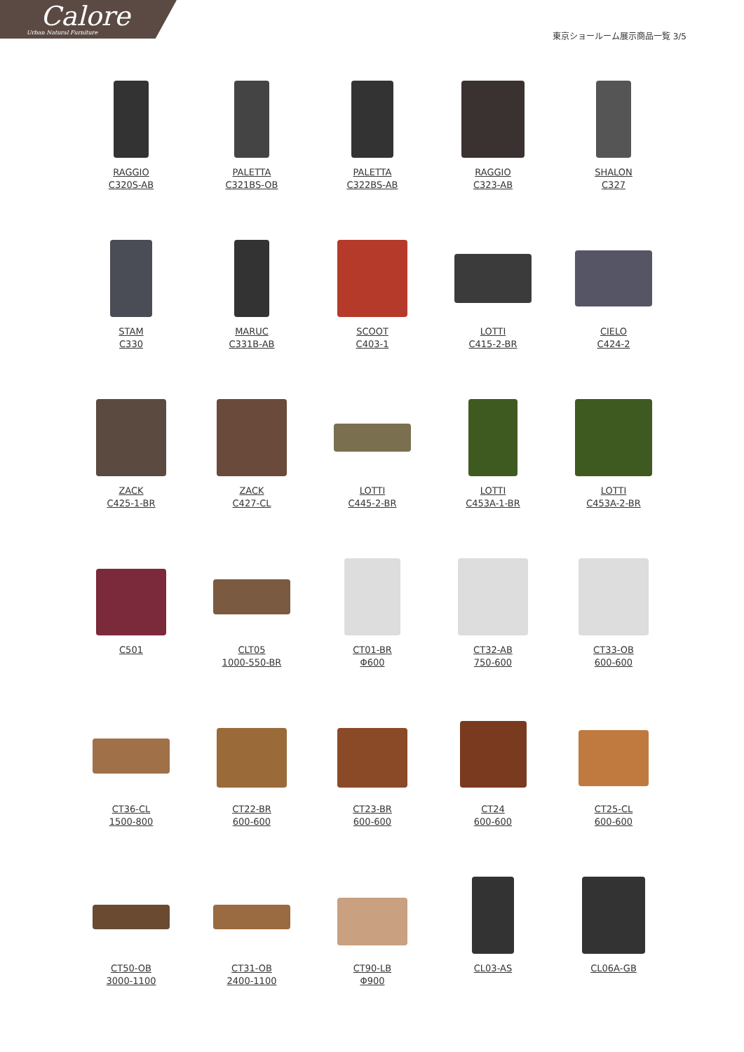Calore
Urban Natural Furniture
東京ショールーム展示商品一覧 3/5
RAGGIO
C320S-AB
PALETTA
C321BS-OB
PALETTA
C322BS-AB
RAGGIO
C323-AB
SHALON
C327
STAM
C330
MARUC
C331B-AB
SCOOT
C403-1
LOTTI
C415-2-BR
CIELO
C424-2
ZACK
C425-1-BR
ZACK
C427-CL
LOTTI
C445-2-BR
LOTTI
C453A-1-BR
LOTTI
C453A-2-BR
C501
CLT05
1000-550-BR
CT01-BR
Φ600
CT32-AB
750-600
CT33-OB
600-600
CT36-CL
1500-800
CT22-BR
600-600
CT23-BR
600-600
CT24
600-600
CT25-CL
600-600
CT50-OB
3000-1100
CT31-OB
2400-1100
CT90-LB
Φ900
CL03-AS
CL06A-GB